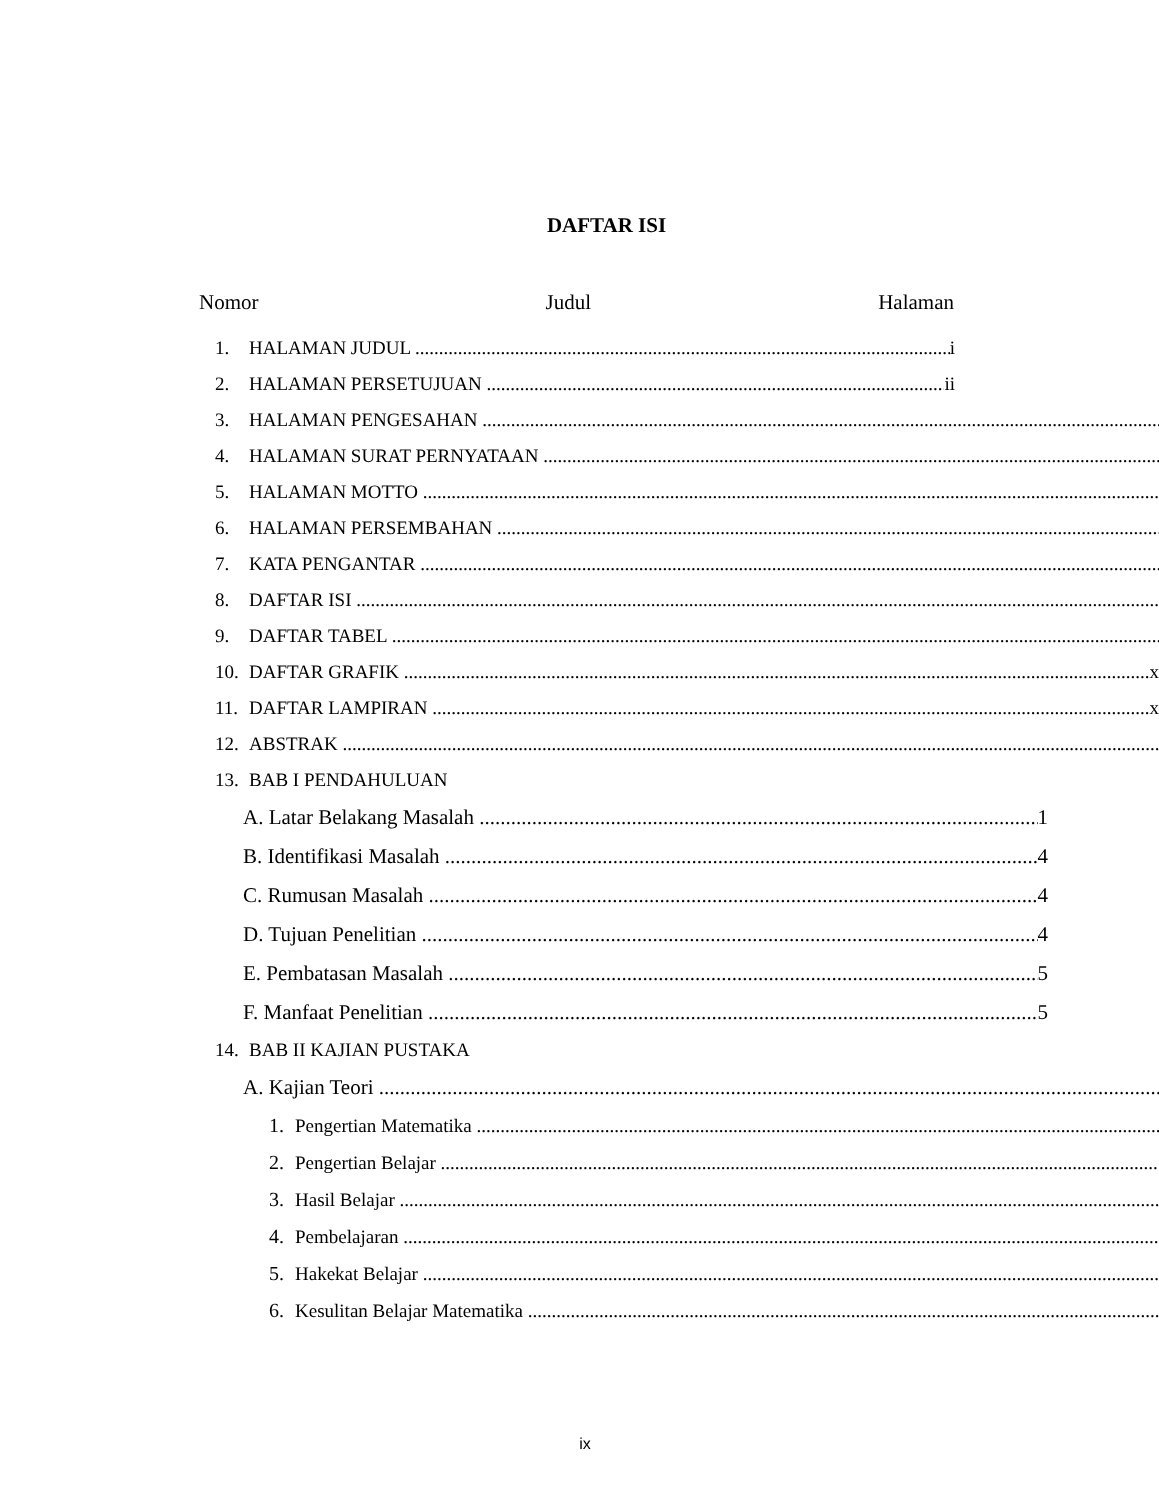DAFTAR ISI
Nomor Judul Halaman
1. HALAMAN JUDUL i
2. HALAMAN PERSETUJUAN ii
3. HALAMAN PENGESAHAN
4. HALAMAN SURAT PERNYATAAN
5. HALAMAN MOTTO
6. HALAMAN PERSEMBAHAN
7. KATA PENGANTAR
8. DAFTAR ISI
9. DAFTAR TABEL
10. DAFTAR GRAFIK x
11. DAFTAR LAMPIRAN x
12. ABSTRAK
13. BAB I PENDAHULUAN
A. Latar Belakang Masalah 1
B. Identifikasi Masalah 4
C. Rumusan Masalah 4
D. Tujuan Penelitian 4
E. Pembatasan Masalah 5
F. Manfaat Penelitian 5
14. BAB II KAJIAN PUSTAKA
A. Kajian Teori
1. Pengertian Matematika
2. Pengertian Belajar
3. Hasil Belajar
4. Pembelajaran
5. Hakekat Belajar
6. Kesulitan Belajar Matematika
ix